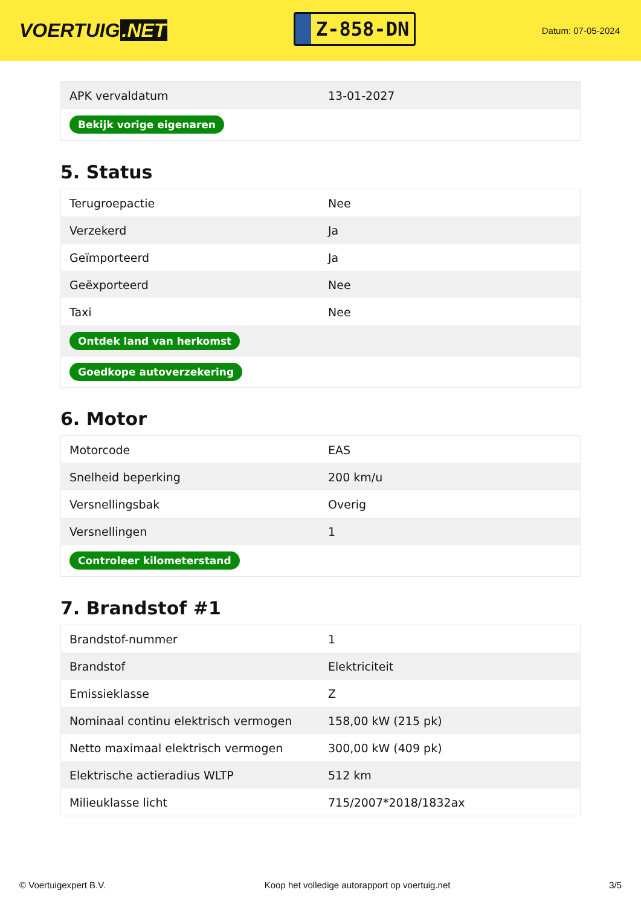VOERTUIG.NET
Z-858-DN
Datum: 07-05-2024
| APK vervaldatum | 13-01-2027 |
| Bekijk vorige eigenaren | |
5. Status
| Terugroepactie | Nee |
| Verzekerd | Ja |
| Geïmporteerd | Ja |
| Geëxporteerd | Nee |
| Taxi | Nee |
| Ontdek land van herkomst | |
| Goedkope autoverzekering | |
6. Motor
| Motorcode | EAS |
| Snelheid beperking | 200 km/u |
| Versnellingsbak | Overig |
| Versnellingen | 1 |
| Controleer kilometerstand | |
7. Brandstof #1
| Brandstof-nummer | 1 |
| Brandstof | Elektriciteit |
| Emissieklasse | Z |
| Nominaal continu elektrisch vermogen | 158,00 kW (215 pk) |
| Netto maximaal elektrisch vermogen | 300,00 kW (409 pk) |
| Elektrische actieradius WLTP | 512 km |
| Milieuklasse licht | 715/2007*2018/1832ax |
© Voertuigexpert B.V. Koop het volledige autorapport op voertuig.net 3/5